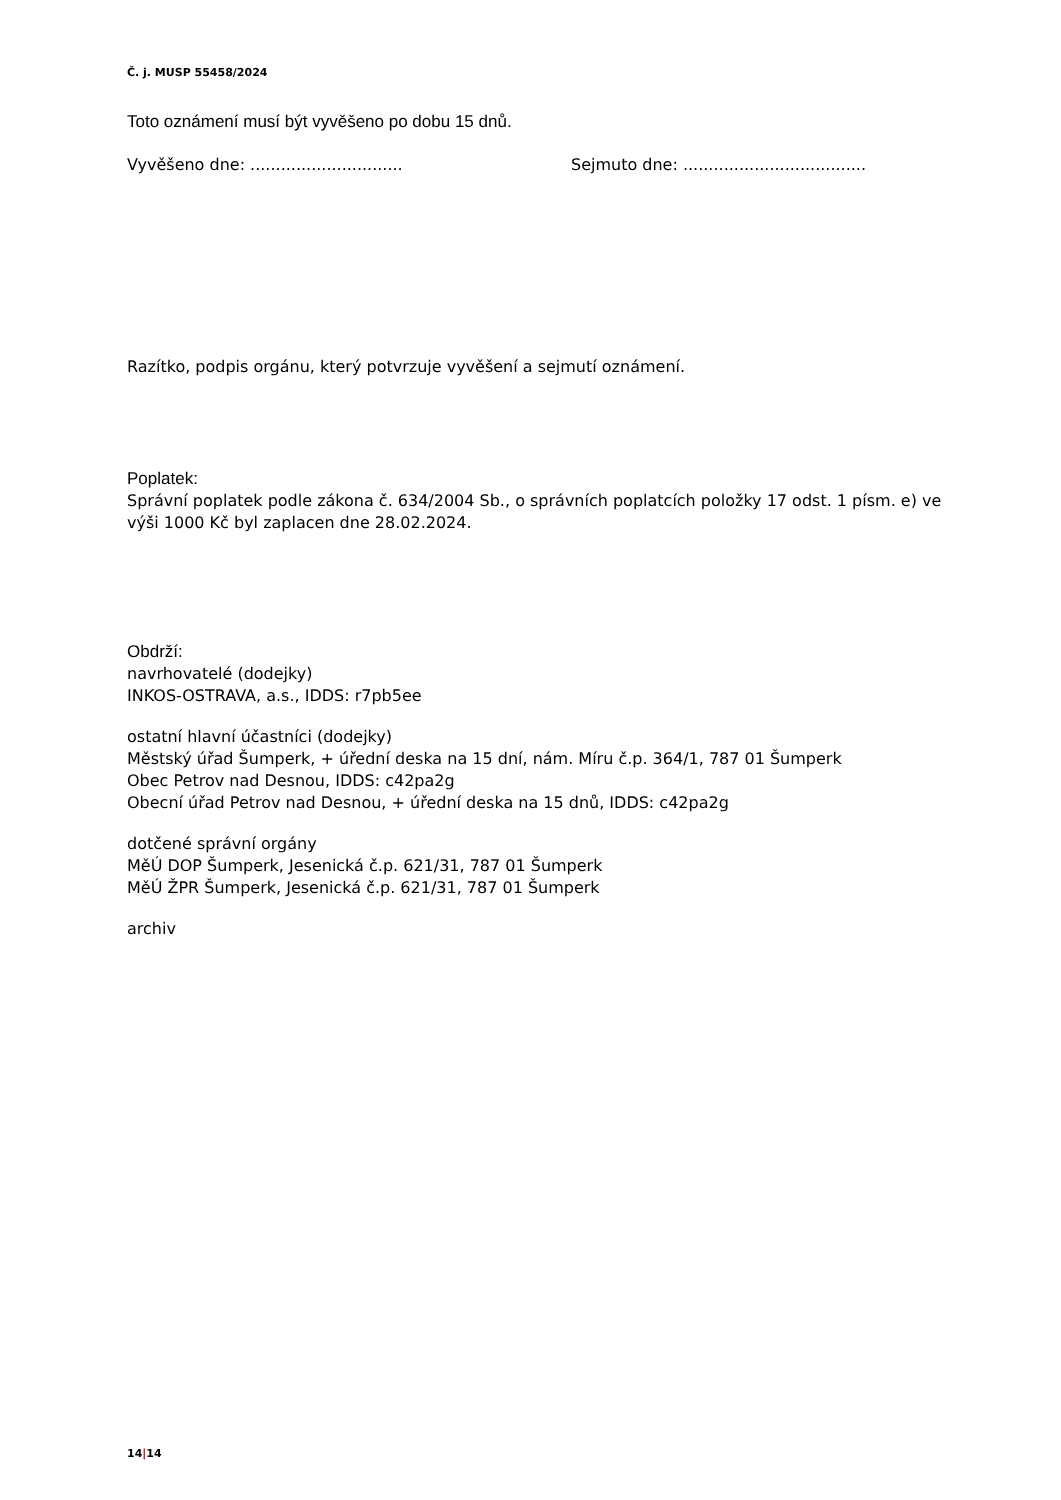Č. j. MUSP 55458/2024
Toto oznámení musí být vyvěšeno po dobu 15 dnů.
Vyvěšeno dne: .............................. Sejmuto dne: ....................................
Razítko, podpis orgánu, který potvrzuje vyvěšení a sejmutí oznámení.
Poplatek:
Správní poplatek podle zákona č. 634/2004 Sb., o správních poplatcích položky 17 odst. 1 písm. e) ve výši 1000 Kč byl zaplacen dne 28.02.2024.
Obdrží:
navrhovatelé (dodejky)
INKOS-OSTRAVA, a.s., IDDS: r7pb5ee
ostatní hlavní účastníci (dodejky)
Městský úřad Šumperk, + úřední deska na 15 dní, nám. Míru č.p. 364/1, 787 01 Šumperk
Obec Petrov nad Desnou, IDDS: c42pa2g
Obecní úřad Petrov nad Desnou, + úřední deska na 15 dnů, IDDS: c42pa2g
dotčené správní orgány
MěÚ DOP Šumperk, Jesenická č.p. 621/31, 787 01 Šumperk
MěÚ ŽPR Šumperk, Jesenická č.p. 621/31, 787 01 Šumperk
archiv
14|14